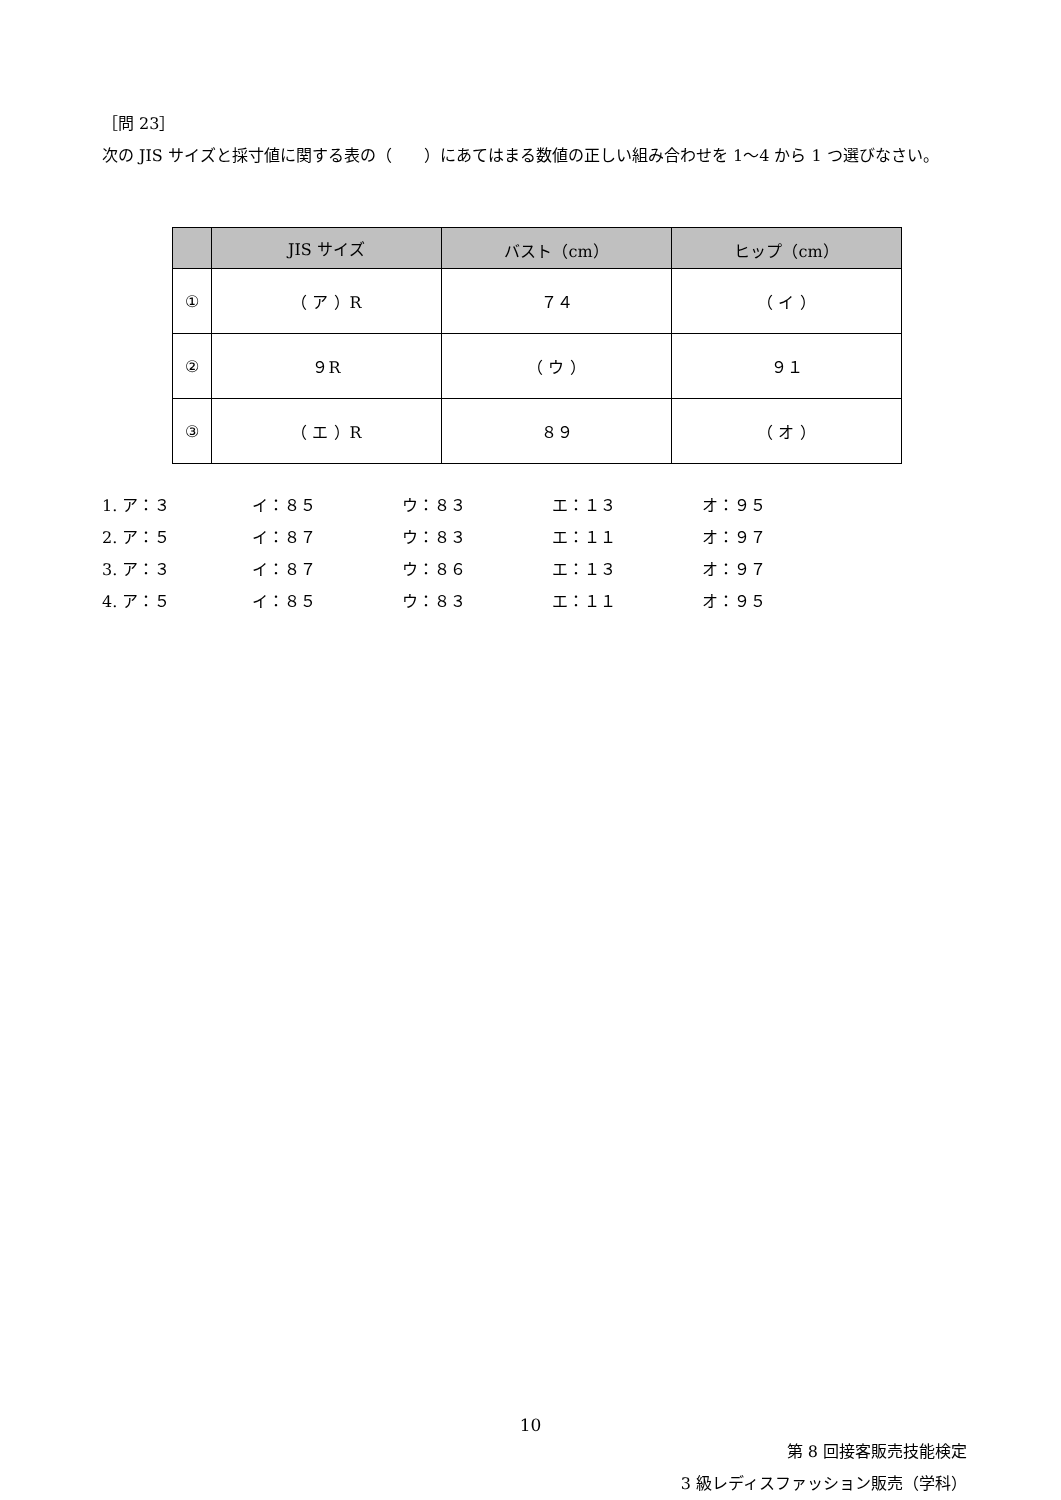［問 23］
次の JIS サイズと採寸値に関する表の（　　）にあてはまる数値の正しい組み合わせを 1～4 から 1 つ選びなさい。
| | JIS サイズ | バスト（cm） | ヒップ（cm） |
| --- | --- | --- | --- |
| ① | （ ア ）R | ７４ | （ イ ） |
| ② | ９R | （ ウ ） | ９１ |
| ③ | （ エ ）R | ８９ | （ オ ） |
1. ア：３ イ：８５ ウ：８３ エ：１３ オ：９５
2. ア：５ イ：８７ ウ：８３ エ：１１ オ：９７
3. ア：３ イ：８７ ウ：８６ エ：１３ オ：９７
4. ア：５ イ：８５ ウ：８３ エ：１１ オ：９５
10
第 8 回接客販売技能検定
3 級レディスファッション販売（学科）